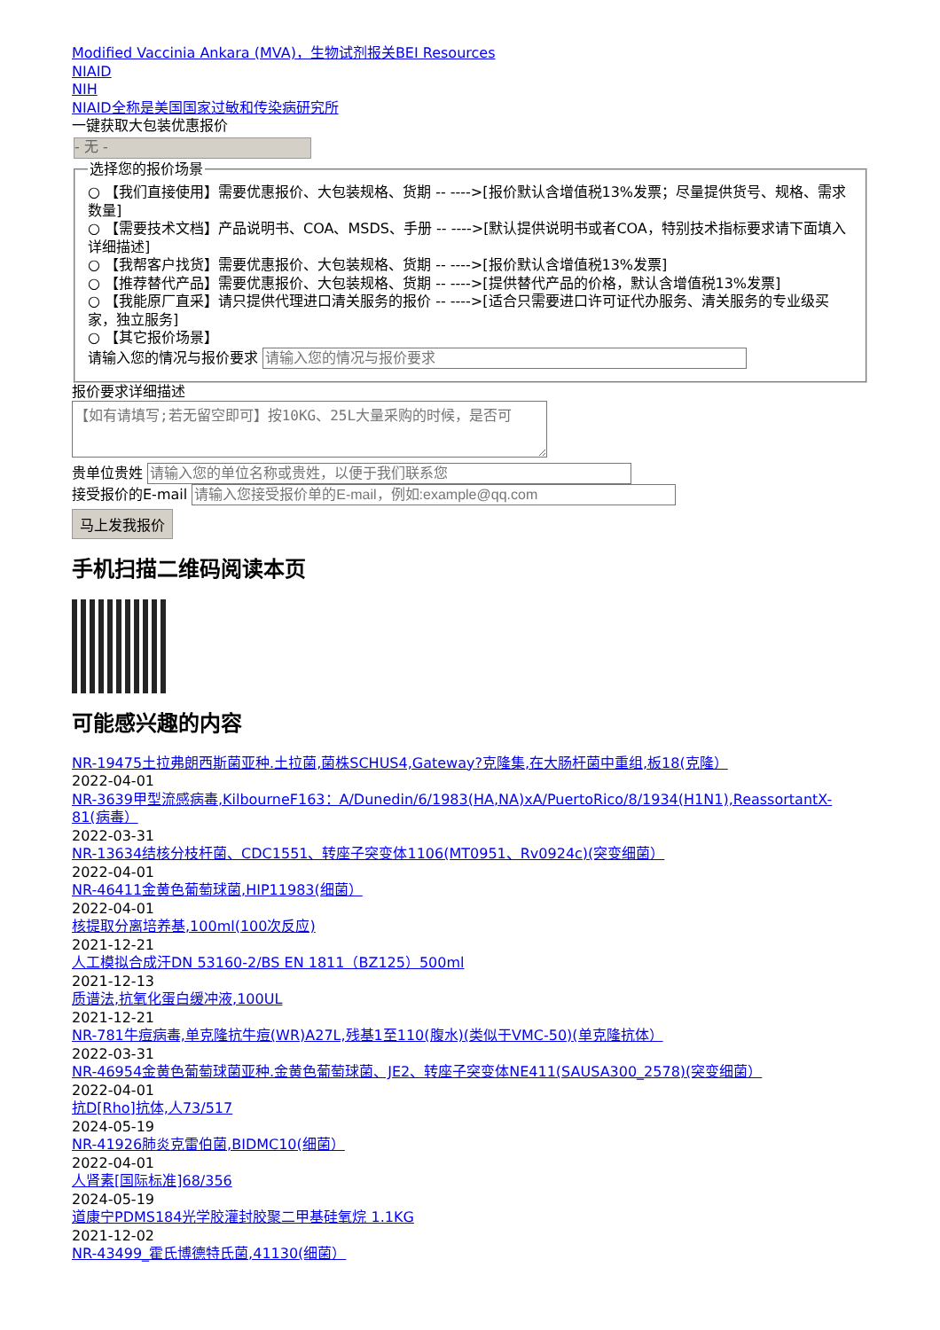Modified Vaccinia Ankara (MVA)，生物试剂报关BEI Resources
NIAID
NIH
NIAID全称是美国国家过敏和传染病研究所
一键获取大包装优惠报价
- 无 -
选择您的报价场景
○ 【我们直接使用】需要优惠报价、大包装规格、货期 -- ---->[报价默认含增值税13%发票；尽量提供货号、规格、需求数量]
○ 【需要技术文档】产品说明书、COA、MSDS、手册 -- ---->[默认提供说明书或者COA，特别技术指标要求请下面填入详细描述]
○ 【我帮客户找货】需要优惠报价、大包装规格、货期 -- ---->[报价默认含增值税13%发票]
○ 【推荐替代产品】需要优惠报价、大包装规格、货期 -- ---->[提供替代产品的价格，默认含增值税13%发票]
○ 【我能原厂直采】请只提供代理进口清关服务的报价 -- ---->[适合只需要进口许可证代办服务、清关服务的专业级买家，独立服务]
○ 【其它报价场景】
请输入您的情况与报价要求
报价要求详细描述
贵单位贵姓
接受报价的E-mail
马上发我报价
手机扫描二维码阅读本页
可能感兴趣的内容
NR-19475土拉弗朗西斯菌亚种.土拉菌,菌株SCHUS4,Gateway?克隆集,在大肠杆菌中重组,板18(克隆）
2022-04-01
NR-3639甲型流感病毒,KilbourneF163：A/Dunedin/6/1983(HA,NA)xA/PuertoRico/8/1934(H1N1),ReassortantX-81(病毒）
2022-03-31
NR-13634结核分枝杆菌、CDC1551、转座子突变体1106(MT0951、Rv0924c)(突变细菌）
2022-04-01
NR-46411金黄色葡萄球菌,HIP11983(细菌）
2022-04-01
核提取分离培养基,100ml(100次反应)
2021-12-21
人工模拟合成汗DN 53160-2/BS EN 1811（BZ125）500ml
2021-12-13
质谱法,抗氧化蛋白缓冲液,100UL
2021-12-21
NR-781牛痘病毒,单克隆抗牛痘(WR)A27L,残基1至110(腹水)(类似于VMC-50)(单克隆抗体）
2022-03-31
NR-46954金黄色葡萄球菌亚种.金黄色葡萄球菌、JE2、转座子突变体NE411(SAUSA300_2578)(突变细菌）
2022-04-01
抗D[Rho]抗体,人73/517
2024-05-19
NR-41926肺炎克雷伯菌,BIDMC10(细菌）
2022-04-01
人肾素[国际标准]68/356
2024-05-19
道康宁PDMS184光学胶灌封胶聚二甲基硅氧烷 1.1KG
2021-12-02
NR-43499_霍氏博德特氏菌,41130(细菌）